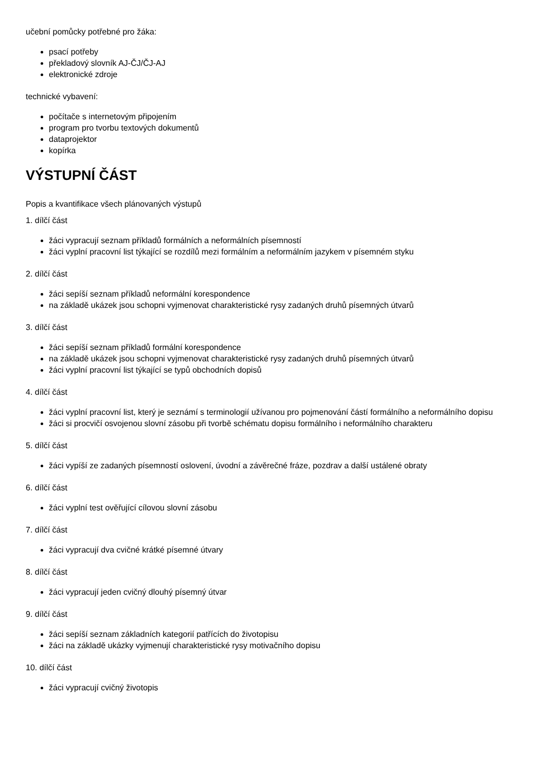učební pomůcky potřebné pro žáka:
psací potřeby
překladový slovník AJ-ČJ/ČJ-AJ
elektronické zdroje
technické vybavení:
počítače s internetovým připojením
program pro tvorbu textových dokumentů
dataprojektor
kopírka
VÝSTUPNÍ ČÁST
Popis a kvantifikace všech plánovaných výstupů
1. dílčí část
žáci vypracují seznam příkladů formálních a neformálních písemností
žáci vyplní pracovní list týkající se rozdílů mezi formálním a neformálním jazykem v písemném styku
2. dílčí část
žáci sepíší seznam příkladů neformální korespondence
na základě ukázek jsou schopni vyjmenovat charakteristické rysy zadaných druhů písemných útvarů
3. dílčí část
žáci sepíší seznam příkladů formální korespondence
na základě ukázek jsou schopni vyjmenovat charakteristické rysy zadaných druhů písemných útvarů
žáci vyplní pracovní list týkající se typů obchodních dopisů
4. dílčí část
žáci vyplní pracovní list, který je seznámí s terminologií užívanou pro pojmenování částí formálního a neformálního dopisu
žáci si procvičí osvojenou slovní zásobu při tvorbě schématu dopisu formálního i neformálního charakteru
5. dílčí část
žáci vypíší ze zadaných písemností oslovení, úvodní a závěrečné fráze, pozdrav a další ustálené obraty
6. dílčí část
žáci vyplní test ověřující cílovou slovní zásobu
7. dílčí část
žáci vypracují dva cvičné krátké písemné útvary
8. dílčí část
žáci vypracují jeden cvičný dlouhý písemný útvar
9. dílčí část
žáci sepíší seznam základních kategorií patřících do životopisu
žáci na základě ukázky vyjmenují charakteristické rysy motivačního dopisu
10. dílčí část
žáci vypracují cvičný životopis